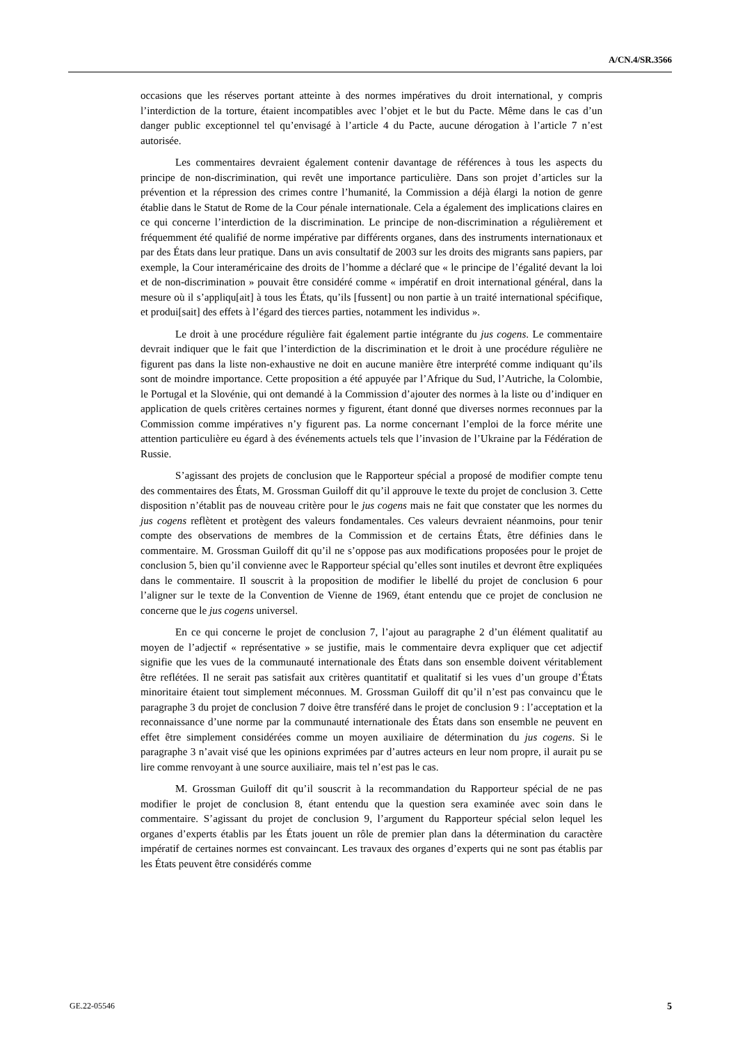A/CN.4/SR.3566
occasions que les réserves portant atteinte à des normes impératives du droit international, y compris l’interdiction de la torture, étaient incompatibles avec l’objet et le but du Pacte. Même dans le cas d’un danger public exceptionnel tel qu’envisagé à l’article 4 du Pacte, aucune dérogation à l’article 7 n’est autorisée.
Les commentaires devraient également contenir davantage de références à tous les aspects du principe de non-discrimination, qui revêt une importance particulière. Dans son projet d’articles sur la prévention et la répression des crimes contre l’humanité, la Commission a déjà élargi la notion de genre établie dans le Statut de Rome de la Cour pénale internationale. Cela a également des implications claires en ce qui concerne l’interdiction de la discrimination. Le principe de non-discrimination a régulièrement et fréquemment été qualifié de norme impérative par différents organes, dans des instruments internationaux et par des États dans leur pratique. Dans un avis consultatif de 2003 sur les droits des migrants sans papiers, par exemple, la Cour interaméricaine des droits de l’homme a déclaré que « le principe de l’égalité devant la loi et de non-discrimination » pouvait être considéré comme « impératif en droit international général, dans la mesure où il s’appliqu[ait] à tous les États, qu’ils [fussent] ou non partie à un traité international spécifique, et produi[sait] des effets à l’égard des tierces parties, notamment les individus ».
Le droit à une procédure régulière fait également partie intégrante du jus cogens. Le commentaire devrait indiquer que le fait que l’interdiction de la discrimination et le droit à une procédure régulière ne figurent pas dans la liste non-exhaustive ne doit en aucune manière être interprété comme indiquant qu’ils sont de moindre importance. Cette proposition a été appuyée par l’Afrique du Sud, l’Autriche, la Colombie, le Portugal et la Slovénie, qui ont demandé à la Commission d’ajouter des normes à la liste ou d’indiquer en application de quels critères certaines normes y figurent, étant donné que diverses normes reconnues par la Commission comme impératives n’y figurent pas. La norme concernant l’emploi de la force mérite une attention particulière eu égard à des événements actuels tels que l’invasion de l’Ukraine par la Fédération de Russie.
S’agissant des projets de conclusion que le Rapporteur spécial a proposé de modifier compte tenu des commentaires des États, M. Grossman Guiloff dit qu’il approuve le texte du projet de conclusion 3. Cette disposition n’établit pas de nouveau critère pour le jus cogens mais ne fait que constater que les normes du jus cogens reflètent et protègent des valeurs fondamentales. Ces valeurs devraient néanmoins, pour tenir compte des observations de membres de la Commission et de certains États, être définies dans le commentaire. M. Grossman Guiloff dit qu’il ne s’oppose pas aux modifications proposées pour le projet de conclusion 5, bien qu’il convienne avec le Rapporteur spécial qu’elles sont inutiles et devront être expliquées dans le commentaire. Il souscrit à la proposition de modifier le libellé du projet de conclusion 6 pour l’aligner sur le texte de la Convention de Vienne de 1969, étant entendu que ce projet de conclusion ne concerne que le jus cogens universel.
En ce qui concerne le projet de conclusion 7, l’ajout au paragraphe 2 d’un élément qualitatif au moyen de l’adjectif « représentative » se justifie, mais le commentaire devra expliquer que cet adjectif signifie que les vues de la communauté internationale des États dans son ensemble doivent véritablement être reflétées. Il ne serait pas satisfait aux critères quantitatif et qualitatif si les vues d’un groupe d’États minoritaire étaient tout simplement méconnues. M. Grossman Guiloff dit qu’il n’est pas convaincu que le paragraphe 3 du projet de conclusion 7 doive être transféré dans le projet de conclusion 9 : l’acceptation et la reconnaissance d’une norme par la communauté internationale des États dans son ensemble ne peuvent en effet être simplement considérées comme un moyen auxiliaire de détermination du jus cogens. Si le paragraphe 3 n’avait visé que les opinions exprimées par d’autres acteurs en leur nom propre, il aurait pu se lire comme renvoyant à une source auxiliaire, mais tel n’est pas le cas.
M. Grossman Guiloff dit qu’il souscrit à la recommandation du Rapporteur spécial de ne pas modifier le projet de conclusion 8, étant entendu que la question sera examinée avec soin dans le commentaire. S’agissant du projet de conclusion 9, l’argument du Rapporteur spécial selon lequel les organes d’experts établis par les États jouent un rôle de premier plan dans la détermination du caractère impératif de certaines normes est convaincant. Les travaux des organes d’experts qui ne sont pas établis par les États peuvent être considérés comme
GE.22-05546 5